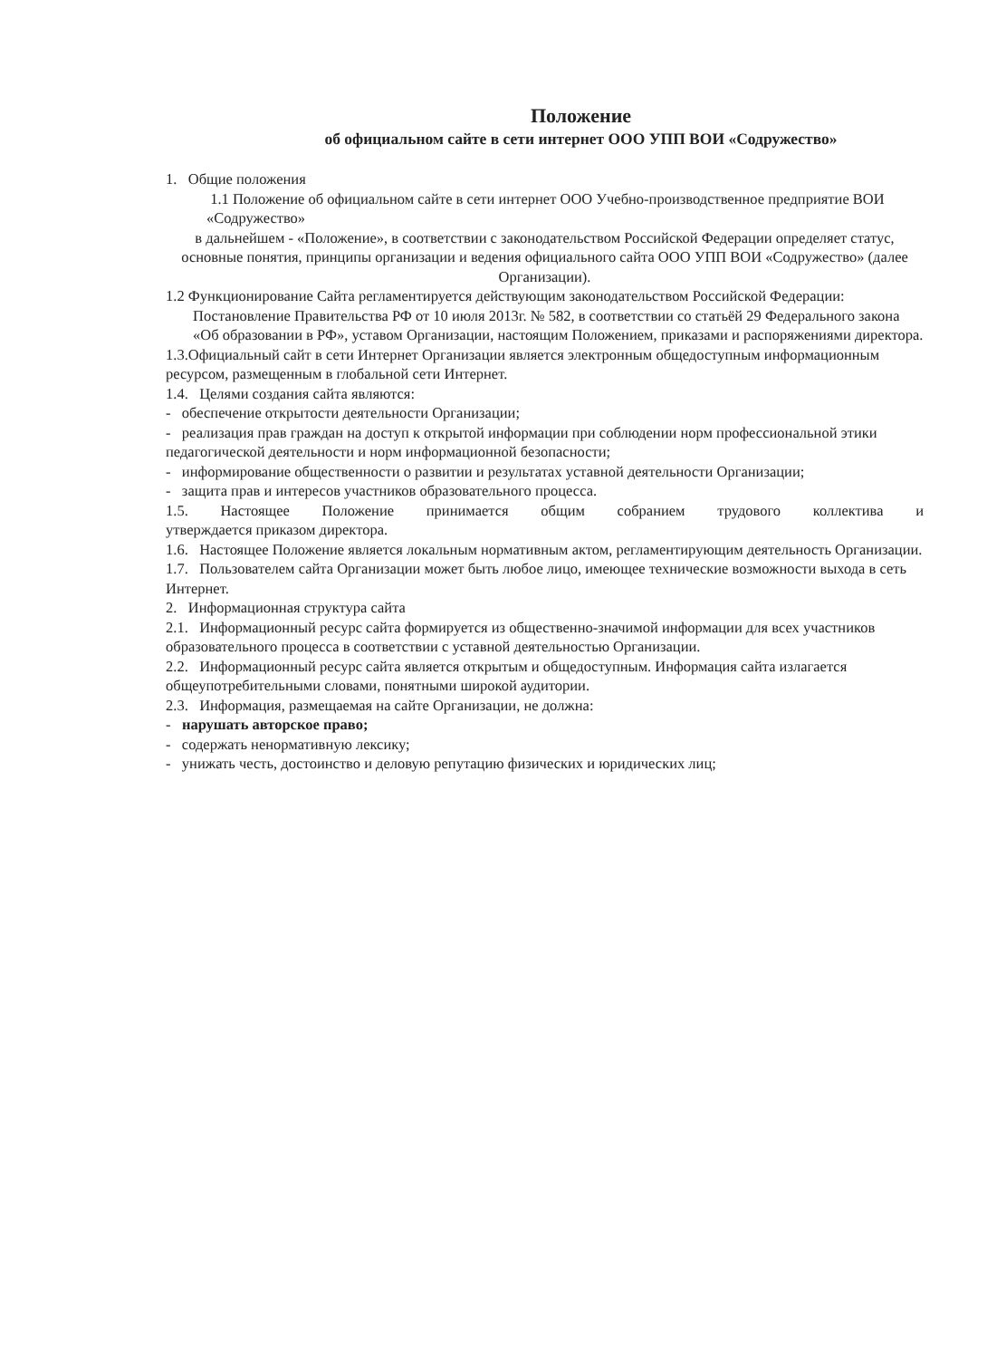Положение
об официальном сайте в сети интернет ООО УПП ВОИ «Содружество»
1. Общие положения
1.1 Положение об официальном сайте в сети интернет ООО Учебно-производственное предприятие ВОИ «Содружество»
в дальнейшем - «Положение», в соответствии с законодательством Российской Федерации определяет статус, основные понятия, принципы организации и ведения официального сайта ООО УПП ВОИ «Содружество» (далее Организации).
1.2 Функционирование Сайта регламентируется действующим законодательством Российской Федерации: Постановление Правительства РФ от 10 июля 2013г. № 582, в соответствии со статьёй 29 Федерального закона «Об образовании в РФ», уставом Организации, настоящим Положением, приказами и распоряжениями директора.
1.3.Официальный сайт в сети Интернет Организации является электронным общедоступным информационным ресурсом, размещенным в глобальной сети Интернет.
1.4. Целями создания сайта являются:
- обеспечение открытости деятельности Организации;
- реализация прав граждан на доступ к открытой информации при соблюдении норм профессиональной этики педагогической деятельности и норм информационной безопасности;
- информирование общественности о развитии и результатах уставной деятельности Организации;
- защита прав и интересов участников образовательного процесса.
1.5. Настоящее Положение принимается общим собранием трудового коллектива и
утверждается приказом директора.
1.6. Настоящее Положение является локальным нормативным актом, регламентирующим деятельность Организации.
1.7. Пользователем сайта Организации может быть любое лицо, имеющее технические возможности выхода в сеть Интернет.
2. Информационная структура сайта
2.1. Информационный ресурс сайта формируется из общественно-значимой информации для всех участников образовательного процесса в соответствии с уставной деятельностью Организации.
2.2. Информационный ресурс сайта является открытым и общедоступным. Информация сайта излагается общеупотребительными словами, понятными широкой аудитории.
2.3. Информация, размещаемая на сайте Организации, не должна:
- нарушать авторское право;
- содержать ненормативную лексику;
- унижать честь, достоинство и деловую репутацию физических и юридических лиц;